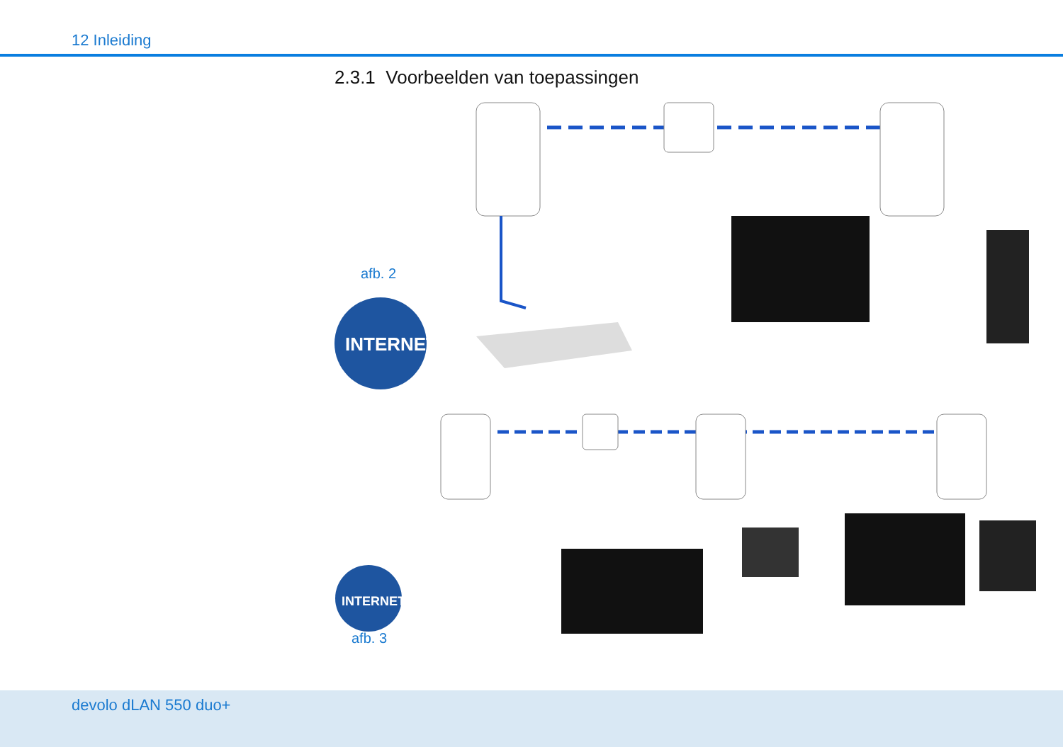12 Inleiding
2.3.1 Voorbeelden van toepassingen
INTERNET
afb. 2
INTERNET
afb. 3
devolo dLAN 550 duo+